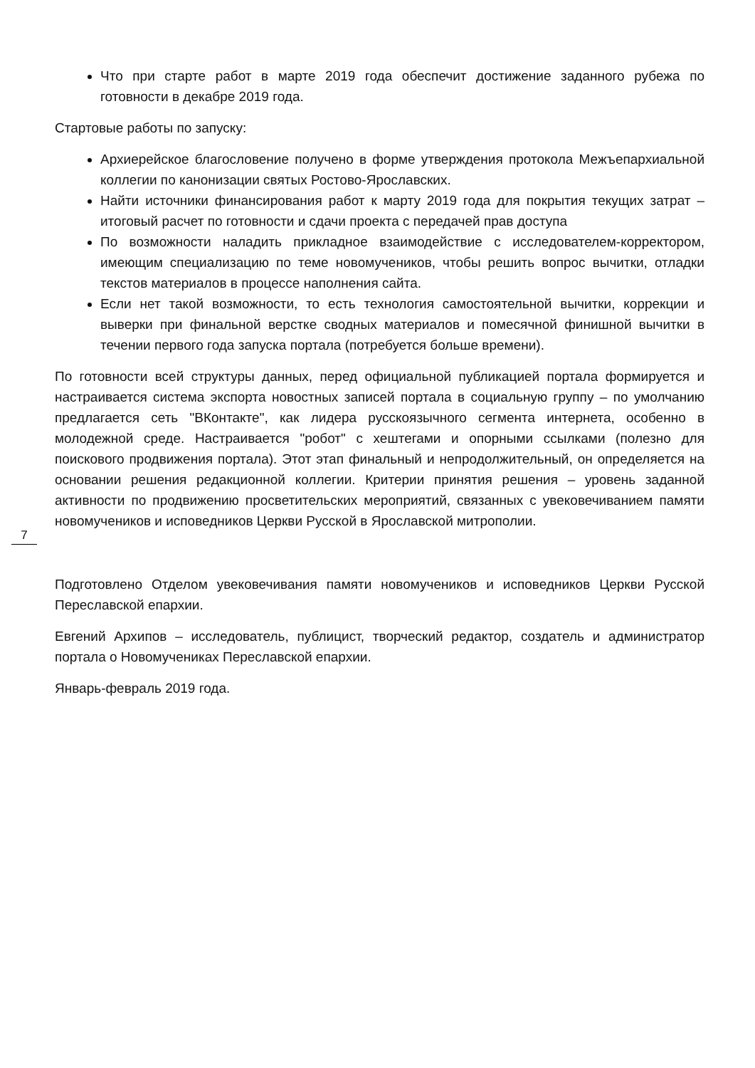Что при старте работ в марте 2019 года обеспечит достижение заданного рубежа по готовности в декабре 2019 года.
Стартовые работы по запуску:
Архиерейское благословение получено в форме утверждения протокола Межъепархиальной коллегии по канонизации святых Ростово-Ярославских.
Найти источники финансирования работ к марту 2019 года для покрытия текущих затрат – итоговый расчет по готовности и сдачи проекта с передачей прав доступа
По возможности наладить прикладное взаимодействие с исследователем-корректором, имеющим специализацию по теме новомучеников, чтобы решить вопрос вычитки, отладки текстов материалов в процессе наполнения сайта.
Если нет такой возможности, то есть технология самостоятельной вычитки, коррекции и выверки при финальной верстке сводных материалов и помесячной финишной вычитки в течении первого года запуска портала (потребуется больше времени).
По готовности всей структуры данных, перед официальной публикацией портала формируется и настраивается система экспорта новостных записей портала в социальную группу – по умолчанию предлагается сеть "ВКонтакте", как лидера русскоязычного сегмента интернета, особенно в молодежной среде. Настраивается "робот" с хештегами и опорными ссылками (полезно для поискового продвижения портала). Этот этап финальный и непродолжительный, он определяется на основании решения редакционной коллегии. Критерии принятия решения – уровень заданной активности по продвижению просветительских мероприятий, связанных с увековечиванием памяти новомучеников и исповедников Церкви Русской в Ярославской митрополии.
Подготовлено Отделом увековечивания памяти новомучеников и исповедников Церкви Русской Переславской епархии.
Евгений Архипов – исследователь, публицист, творческий редактор, создатель и администратор портала о Новомучениках Переславской епархии.
Январь-февраль 2019 года.
7